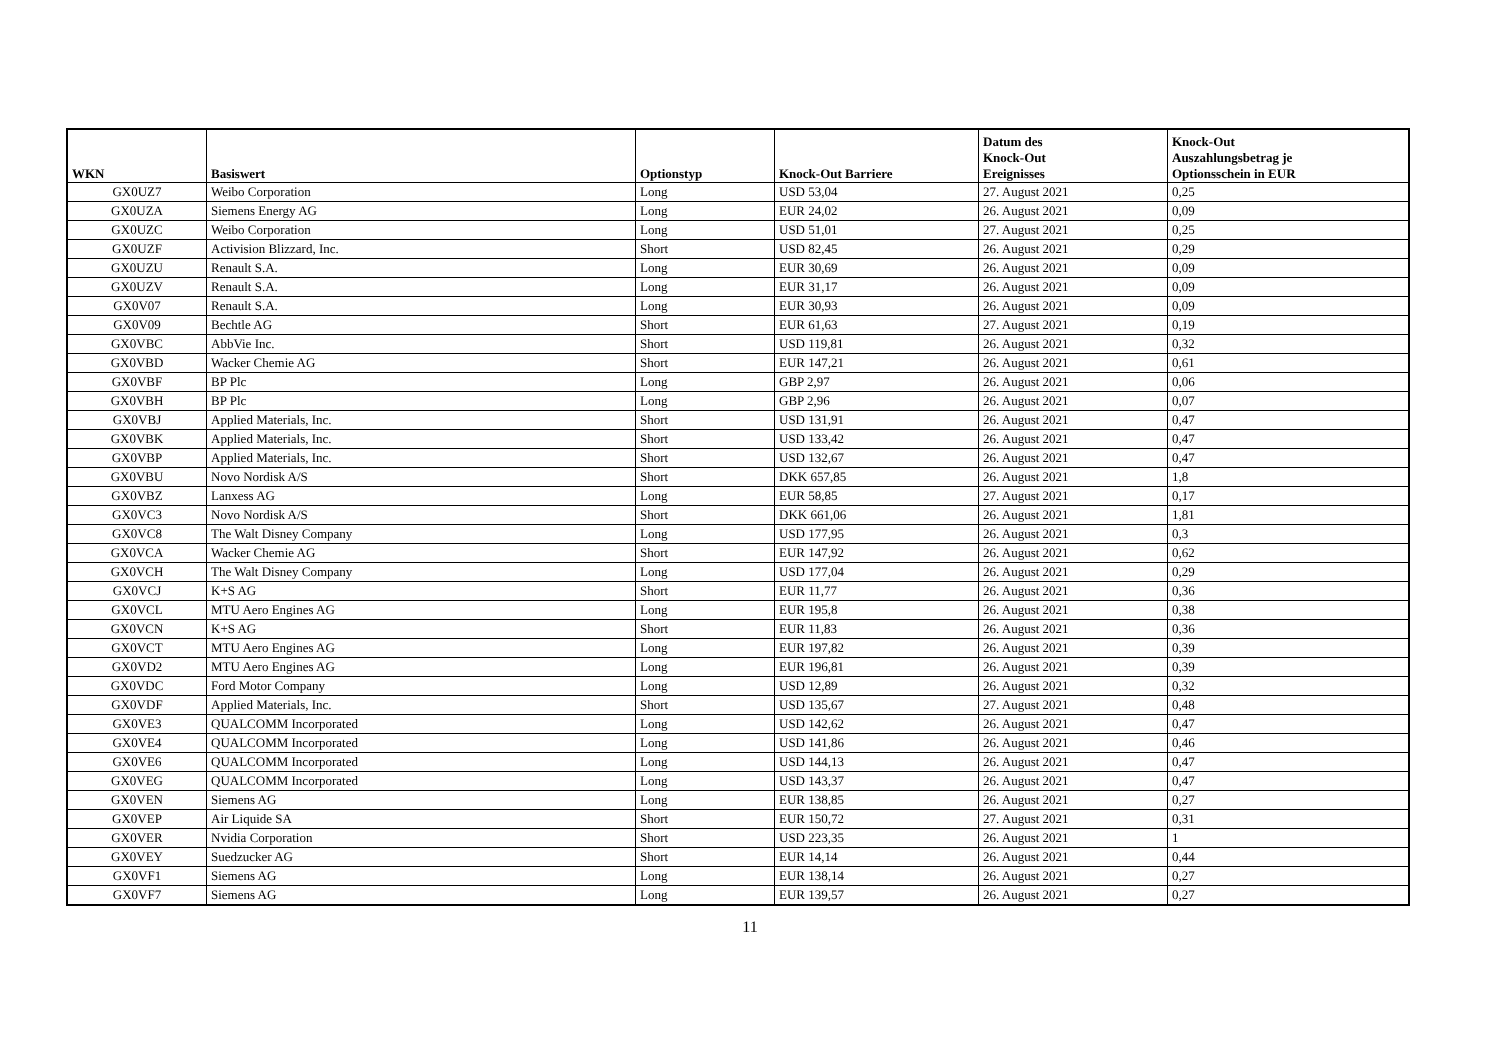| WKN | Basiswert | Optionstyp | Knock-Out Barriere | Datum des Knock-Out Ereignisses | Knock-Out Auszahlungsbetrag je Optionsschein in EUR |
| --- | --- | --- | --- | --- | --- |
| GX0UZ7 | Weibo Corporation | Long | USD 53,04 | 27. August 2021 | 0,25 |
| GX0UZA | Siemens Energy AG | Long | EUR 24,02 | 26. August 2021 | 0,09 |
| GX0UZC | Weibo Corporation | Long | USD 51,01 | 27. August 2021 | 0,25 |
| GX0UZF | Activision Blizzard, Inc. | Short | USD 82,45 | 26. August 2021 | 0,29 |
| GX0UZU | Renault S.A. | Long | EUR 30,69 | 26. August 2021 | 0,09 |
| GX0UZV | Renault S.A. | Long | EUR 31,17 | 26. August 2021 | 0,09 |
| GX0V07 | Renault S.A. | Long | EUR 30,93 | 26. August 2021 | 0,09 |
| GX0V09 | Bechtle AG | Short | EUR 61,63 | 27. August 2021 | 0,19 |
| GX0VBC | AbbVie Inc. | Short | USD 119,81 | 26. August 2021 | 0,32 |
| GX0VBD | Wacker Chemie AG | Short | EUR 147,21 | 26. August 2021 | 0,61 |
| GX0VBF | BP Plc | Long | GBP 2,97 | 26. August 2021 | 0,06 |
| GX0VBH | BP Plc | Long | GBP 2,96 | 26. August 2021 | 0,07 |
| GX0VBJ | Applied Materials, Inc. | Short | USD 131,91 | 26. August 2021 | 0,47 |
| GX0VBK | Applied Materials, Inc. | Short | USD 133,42 | 26. August 2021 | 0,47 |
| GX0VBP | Applied Materials, Inc. | Short | USD 132,67 | 26. August 2021 | 0,47 |
| GX0VBU | Novo Nordisk A/S | Short | DKK 657,85 | 26. August 2021 | 1,8 |
| GX0VBZ | Lanxess AG | Long | EUR 58,85 | 27. August 2021 | 0,17 |
| GX0VC3 | Novo Nordisk A/S | Short | DKK 661,06 | 26. August 2021 | 1,81 |
| GX0VC8 | The Walt Disney Company | Long | USD 177,95 | 26. August 2021 | 0,3 |
| GX0VCA | Wacker Chemie AG | Short | EUR 147,92 | 26. August 2021 | 0,62 |
| GX0VCH | The Walt Disney Company | Long | USD 177,04 | 26. August 2021 | 0,29 |
| GX0VCJ | K+S AG | Short | EUR 11,77 | 26. August 2021 | 0,36 |
| GX0VCL | MTU Aero Engines AG | Long | EUR 195,8 | 26. August 2021 | 0,38 |
| GX0VCN | K+S AG | Short | EUR 11,83 | 26. August 2021 | 0,36 |
| GX0VCT | MTU Aero Engines AG | Long | EUR 197,82 | 26. August 2021 | 0,39 |
| GX0VD2 | MTU Aero Engines AG | Long | EUR 196,81 | 26. August 2021 | 0,39 |
| GX0VDC | Ford Motor Company | Long | USD 12,89 | 26. August 2021 | 0,32 |
| GX0VDF | Applied Materials, Inc. | Short | USD 135,67 | 27. August 2021 | 0,48 |
| GX0VE3 | QUALCOMM Incorporated | Long | USD 142,62 | 26. August 2021 | 0,47 |
| GX0VE4 | QUALCOMM Incorporated | Long | USD 141,86 | 26. August 2021 | 0,46 |
| GX0VE6 | QUALCOMM Incorporated | Long | USD 144,13 | 26. August 2021 | 0,47 |
| GX0VEG | QUALCOMM Incorporated | Long | USD 143,37 | 26. August 2021 | 0,47 |
| GX0VEN | Siemens AG | Long | EUR 138,85 | 26. August 2021 | 0,27 |
| GX0VEP | Air Liquide SA | Short | EUR 150,72 | 27. August 2021 | 0,31 |
| GX0VER | Nvidia Corporation | Short | USD 223,35 | 26. August 2021 | 1 |
| GX0VEY | Suedzucker AG | Short | EUR 14,14 | 26. August 2021 | 0,44 |
| GX0VF1 | Siemens AG | Long | EUR 138,14 | 26. August 2021 | 0,27 |
| GX0VF7 | Siemens AG | Long | EUR 139,57 | 26. August 2021 | 0,27 |
11